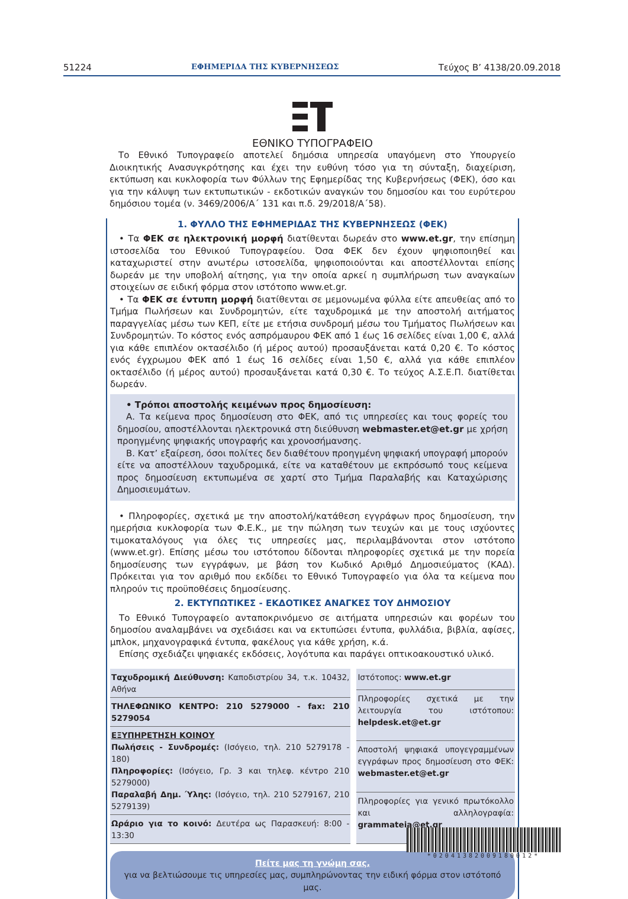51224 ΕΦΗΜΕΡΙΔΑ ΤΗΣ ΚΥΒΕΡΝΗΣΕΩΣ Τεύχος B’ 4138/20.09.2018
ΕΘΝΙΚΟ ΤΥΠΟΓΡΑΦΕΙΟ
Το Εθνικό Τυπογραφείο αποτελεί δημόσια υπηρεσία υπαγόμενη στο Υπουργείο Διοικητικής Ανασυγκρότησης και έχει την ευθύνη τόσο για τη σύνταξη, διαχείριση, εκτύπωση και κυκλοφορία των Φύλλων της Εφημερίδας της Κυβερνήσεως (ΦΕΚ), όσο και για την κάλυψη των εκτυπωτικών - εκδοτικών αναγκών του δημοσίου και του ευρύτερου δημόσιου τομέα (ν. 3469/2006/Α΄ 131 και π.δ. 29/2018/Α΄58).
1. ΦΥΛΛΟ ΤΗΣ ΕΦΗΜΕΡΙΔΑΣ ΤΗΣ ΚΥΒΕΡΝΗΣΕΩΣ (ΦΕΚ)
• Τα ΦΕΚ σε ηλεκτρονική μορφή διατίθενται δωρεάν στο www.et.gr, την επίσημη ιστοσελίδα του Εθνικού Τυπογραφείου. Όσα ΦΕΚ δεν έχουν ψηφιοποιηθεί και καταχωριστεί στην ανωτέρω ιστοσελίδα, ψηφιοποιούνται και αποστέλλονται επίσης δωρεάν με την υποβολή αίτησης, για την οποία αρκεί η συμπλήρωση των αναγκαίων στοιχείων σε ειδική φόρμα στον ιστότοπο www.et.gr.
• Τα ΦΕΚ σε έντυπη μορφή διατίθενται σε μεμονωμένα φύλλα είτε απευθείας από το Τμήμα Πωλήσεων και Συνδρομητών, είτε ταχυδρομικά με την αποστολή αιτήματος παραγγελίας μέσω των ΚΕΠ, είτε με ετήσια συνδρομή μέσω του Τμήματος Πωλήσεων και Συνδρομητών. Το κόστος ενός ασπρόμαυρου ΦΕΚ από 1 έως 16 σελίδες είναι 1,00 €, αλλά για κάθε επιπλέον οκτασέλιδο (ή μέρος αυτού) προσαυξάνεται κατά 0,20 €. Το κόστος ενός έγχρωμου ΦΕΚ από 1 έως 16 σελίδες είναι 1,50 €, αλλά για κάθε επιπλέον οκτασέλιδο (ή μέρος αυτού) προσαυξάνεται κατά 0,30 €. Το τεύχος Α.Σ.Ε.Π. διατίθεται δωρεάν.
• Τρόποι αποστολής κειμένων προς δημοσίευση:
Α. Τα κείμενα προς δημοσίευση στο ΦΕΚ, από τις υπηρεσίες και τους φορείς του δημοσίου, αποστέλλονται ηλεκτρονικά στη διεύθυνση webmaster.et@et.gr με χρήση προηγμένης ψηφιακής υπογραφής και χρονοσήμανσης.
Β. Κατ’ εξαίρεση, όσοι πολίτες δεν διαθέτουν προηγμένη ψηφιακή υπογραφή μπορούν είτε να αποστέλλουν ταχυδρομικά, είτε να καταθέτουν με εκπρόσωπό τους κείμενα προς δημοσίευση εκτυπωμένα σε χαρτί στο Τμήμα Παραλαβής και Καταχώρισης Δημοσιευμάτων.
• Πληροφορίες, σχετικά με την αποστολή/κατάθεση εγγράφων προς δημοσίευση, την ημερήσια κυκλοφορία των Φ.Ε.Κ., με την πώληση των τευχών και με τους ισχύοντες τιμοκαταλόγους για όλες τις υπηρεσίες μας, περιλαμβάνονται στον ιστότοπο (www.et.gr). Επίσης μέσω του ιστότοπου δίδονται πληροφορίες σχετικά με την πορεία δημοσίευσης των εγγράφων, με βάση τον Κωδικό Αριθμό Δημοσιεύματος (ΚΑΔ). Πρόκειται για τον αριθμό που εκδίδει το Εθνικό Τυπογραφείο για όλα τα κείμενα που πληρούν τις προϋποθέσεις δημοσίευσης.
2. ΕΚΤΥΠΩΤΙΚΕΣ - ΕΚΔΟΤΙΚΕΣ ΑΝΑΓΚΕΣ ΤΟΥ ΔΗΜΟΣΙΟΥ
Το Εθνικό Τυπογραφείο ανταποκρινόμενο σε αιτήματα υπηρεσιών και φορέων του δημοσίου αναλαμβάνει να σχεδιάσει και να εκτυπώσει έντυπα, φυλλάδια, βιβλία, αφίσες, μπλοκ, μηχανογραφικά έντυπα, φακέλους για κάθε χρήση, κ.ά.
Επίσης σχεδιάζει ψηφιακές εκδόσεις, λογότυπα και παράγει οπτικοακουστικό υλικό.
| Ταχυδρομική Διεύθυνση: Καποδιστρίου 34, τ.κ. 10432, Αθήνα |
| ΤΗΛΕΦΩΝΙΚΟ ΚΕΝΤΡΟ: 210 5279000 - fax: 210 5279054 |
| ΕΞΥΠΗΡΕΤΗΣΗ ΚΟΙΝΟΥ Πωλήσεις - Συνδρομές: (Ισόγειο, τηλ. 210 5279178 - 180) Πληροφορίες: (Ισόγειο, Γρ. 3 και τηλεφ. κέντρο 210 5279000) Παραλαβή Δημ. Ύλης: (Ισόγειο, τηλ. 210 5279167, 210 5279139) |
| Ωράριο για το κοινό: Δευτέρα ως Παρασκευή: 8:00 - 13:30 |
| Ιστότοπος: www.et.gr |
| Πληροφορίες σχετικά με την λειτουργία του ιστότοπου: helpdesk.et@et.gr |
| Αποστολή ψηφιακά υπογεγραμμένων εγγράφων προς δημοσίευση στο ΦΕΚ: webmaster.et@et.gr |
| Πληροφορίες για γενικό πρωτόκολλο και αλληλογραφία: grammateia@et.gr |
Πείτε μας τη γνώμη σας,
για να βελτιώσουμε τις υπηρεσίες μας, συμπληρώνοντας την ειδική φόρμα στον ιστότοπό μας.
*02041382009180012*